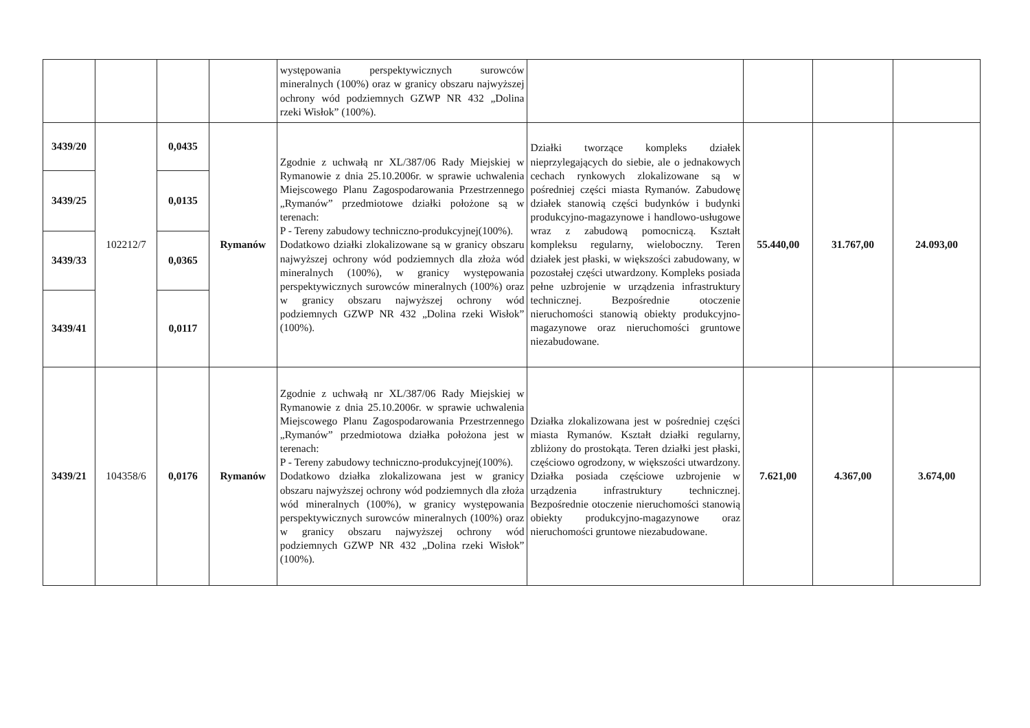| | | | | występowania perspektywicznych surowców mineralnych (100%) oraz w granicy obszaru najwyższej ochrony wód podziemnych GZWP NR 432 „Dolina rzeki Wisłok” (100%). | | | | |
| 3439/20 | 102212/7 | 0,0435 | Rymanów | Zgodnie z uchwałą nr XL/387/06 Rady Miejskiej w Rymanowie z dnia 25.10.2006r. w sprawie uchwalenia Miejscowego Planu Zagospodarowania Przestrzennego „Rymanów” przedmiotowe działki położone są w terenach: P - Tereny zabudowy techniczno-produkcyjnej(100%). Dodatkowo działki zlokalizowane są w granicy obszaru najwyższej ochrony wód podziemnych dla złoża wód mineralnych (100%), w granicy występowania perspektywicznych surowców mineralnych (100%) oraz w granicy obszaru najwyższej ochrony wód podziemnych GZWP NR 432 „Dolina rzeki Wisłok” (100%). | Działki tworzące kompleks działek nieprzylegających do siebie, ale o jednakowych cechach rynkowych zlokalizowane są w pośredniej części miasta Rymanów. Zabudowę działek stanowią części budynków i budynki produkcyjno-magazynowe i handlowo-usługowe wraz z zabudową pomocniczą. Kształt kompleksu regularny, wieloboczny. Teren działek jest płaski, w większości zabudowany, w pozostałej części utwardzony. Kompleks posiada pełne uzbrojenie w urządzenia infrastruktury technicznej. Bezpośrednie otoczenie nieruchomości stanowią obiekty produkcyjno-magazynowe oraz nieruchomości gruntowe niezabudowane. | 55.440,00 | 31.767,00 | 24.093,00 |
| 3439/25 | | 0,0135 | | | | | | |
| 3439/33 | | 0,0365 | | | | | | |
| 3439/41 | | 0,0117 | | | | | | |
| 3439/21 | 104358/6 | 0,0176 | Rymanów | Zgodnie z uchwałą nr XL/387/06 Rady Miejskiej w Rymanowie z dnia 25.10.2006r. w sprawie uchwalenia Miejscowego Planu Zagospodarowania Przestrzennego „Rymanów” przedmiotowa działka położona jest w terenach: P - Tereny zabudowy techniczno-produkcyjnej(100%). Dodatkowo działka zlokalizowana jest w granicy obszaru najwyższej ochrony wód podziemnych dla złoża wód mineralnych (100%), w granicy występowania perspektywicznych surowców mineralnych (100%) oraz w granicy obszaru najwyższej ochrony wód podziemnych GZWP NR 432 „Dolina rzeki Wisłok” (100%). | Działka zlokalizowana jest w pośredniej części miasta Rymanów. Kształt działki regularny, zbliżony do prostokąta. Teren działki jest płaski, częściowo ogrodzony, w większości utwardzony. Działka posiada częściowe uzbrojenie w urządzenia infrastruktury technicznej. Bezpośrednie otoczenie nieruchomości stanowią obiekty produkcyjno-magazynowe oraz nieruchomości gruntowe niezabudowane. | 7.621,00 | 4.367,00 | 3.674,00 |